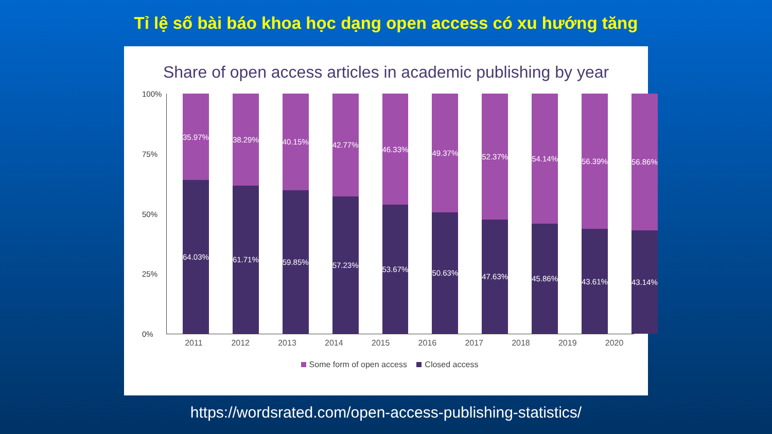Tỉ lệ số bài báo khoa học dạng open access có xu hướng tăng
Share of open access articles in academic publishing by year
100%
75%
50%
25%
0%
35.97%
64.03%
38.29%
61.71%
40.15%
59.85%
42.77%
57.23%
46.33%
53.67%
49.37%
50.63%
52.37%
47.63%
54.14%
45.86%
56.39%
43.61%
56.86%
43.14%
2011 2012 2013 2014 2015 2016 2017 2018 2019 2020
Some form of open access Closed access
https://wordsrated.com/open-access-publishing-statistics/